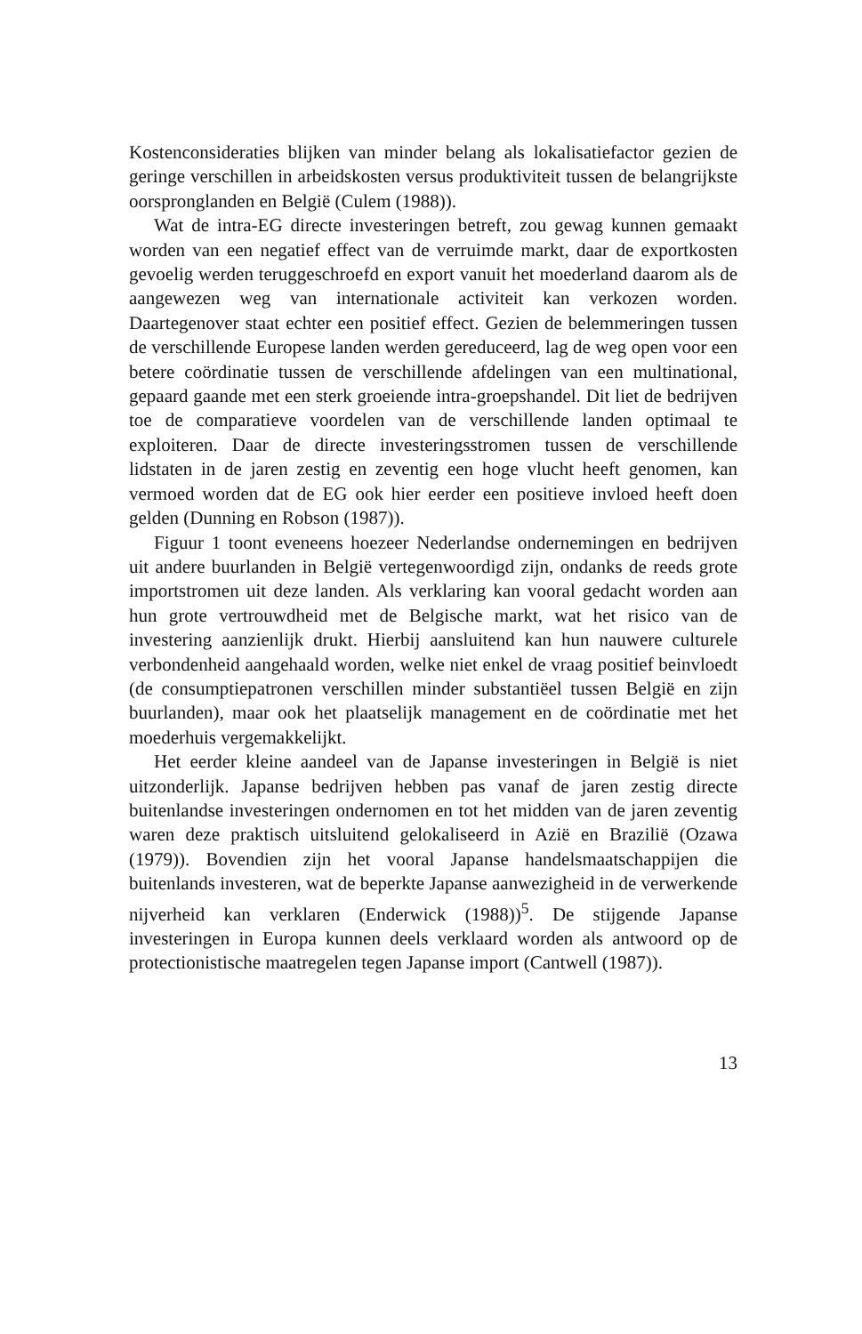Kostenconsideraties blijken van minder belang als lokalisatiefactor gezien de geringe verschillen in arbeidskosten versus produktiviteit tussen de belangrijkste oorspronglanden en België (Culem (1988)).
Wat de intra-EG directe investeringen betreft, zou gewag kunnen gemaakt worden van een negatief effect van de verruimde markt, daar de exportkosten gevoelig werden teruggeschroefd en export vanuit het moederland daarom als de aangewezen weg van internationale activiteit kan verkozen worden. Daartegenover staat echter een positief effect. Gezien de belemmeringen tussen de verschillende Europese landen werden gereduceerd, lag de weg open voor een betere coördinatie tussen de verschillende afdelingen van een multinational, gepaard gaande met een sterk groeiende intra-groepshandel. Dit liet de bedrijven toe de comparatieve voordelen van de verschillende landen optimaal te exploiteren. Daar de directe investeringsstromen tussen de verschillende lidstaten in de jaren zestig en zeventig een hoge vlucht heeft genomen, kan vermoed worden dat de EG ook hier eerder een positieve invloed heeft doen gelden (Dunning en Robson (1987)).
Figuur 1 toont eveneens hoezeer Nederlandse ondernemingen en bedrijven uit andere buurlanden in België vertegenwoordigd zijn, ondanks de reeds grote importstromen uit deze landen. Als verklaring kan vooral gedacht worden aan hun grote vertrouwdheid met de Belgische markt, wat het risico van de investering aanzienlijk drukt. Hierbij aansluitend kan hun nauwere culturele verbondenheid aangehaald worden, welke niet enkel de vraag positief beinvloedt (de consumptiepatronen verschillen minder substantiëel tussen België en zijn buurlanden), maar ook het plaatselijk management en de coördinatie met het moederhuis vergemakkelijkt.
Het eerder kleine aandeel van de Japanse investeringen in België is niet uitzonderlijk. Japanse bedrijven hebben pas vanaf de jaren zestig directe buitenlandse investeringen ondernomen en tot het midden van de jaren zeventig waren deze praktisch uitsluitend gelokaliseerd in Azië en Brazilië (Ozawa (1979)). Bovendien zijn het vooral Japanse handelsmaatschappijen die buitenlands investeren, wat de beperkte Japanse aanwezigheid in de verwerkende nijverheid kan verklaren (Enderwick (1988))<sup>5</sup>. De stijgende Japanse investeringen in Europa kunnen deels verklaard worden als antwoord op de protectionistische maatregelen tegen Japanse import (Cantwell (1987)).
13